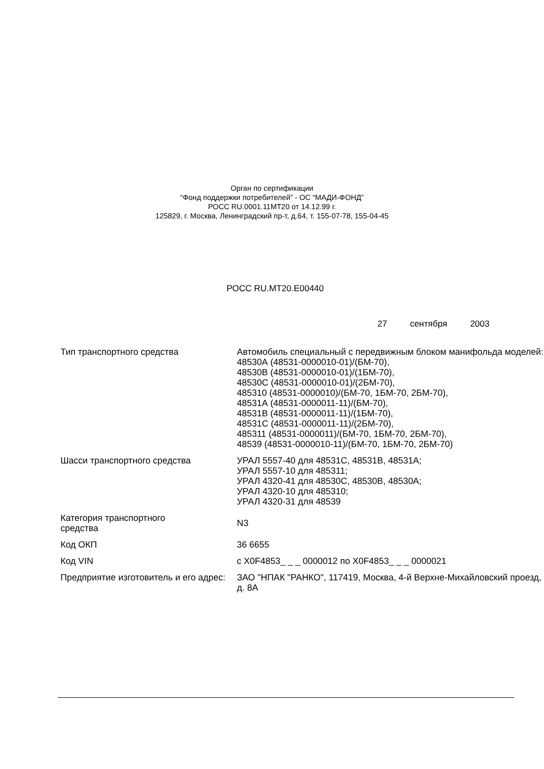Орган по сертификации
“Фонд поддержки потребителей” - ОС “МАДИ-ФОНД”
РОСС RU.0001.11МТ20 от 14.12.99 г.
125829, г. Москва, Ленинградский пр-т, д.64, т. 155-07-78, 155-04-45
РОСС RU.МТ20.Е00440
27 сентября 2003
| Тип транспортного средства | Автомобиль специальный с передвижным блоком манифольда моделей: 48530А (48531-0000010-01)/(БМ-70), 48530В (48531-0000010-01)/(1БМ-70), 48530С (48531-0000010-01)/(2БМ-70), 485310 (48531-0000010)/(БМ-70, 1БМ-70, 2БМ-70), 48531А (48531-0000011-11)/(БМ-70), 48531В (48531-0000011-11)/(1БМ-70), 48531С (48531-0000011-11)/(2БМ-70), 485311 (48531-0000011)/(БМ-70, 1БМ-70, 2БМ-70), 48539 (48531-0000010-11)/(БМ-70, 1БМ-70, 2БМ-70) |
| Шасси транспортного средства | УРАЛ 5557-40 для 48531С, 48531В, 48531А; УРАЛ 5557-10 для 485311; УРАЛ 4320-41 для 48530С, 48530В, 48530А; УРАЛ 4320-10 для 485310; УРАЛ 4320-31 для 48539 |
| Категория транспортного средства | N3 |
| Код ОКП | 36 6655 |
| Код VIN | с X0F4853_ _ _ 0000012 по X0F4853_ _ _ 0000021 |
| Предприятие изготовитель и его адрес: | ЗАО "НПАК "РАНКО", 117419, Москва, 4-й Верхне-Михайловский проезд, д. 8А |